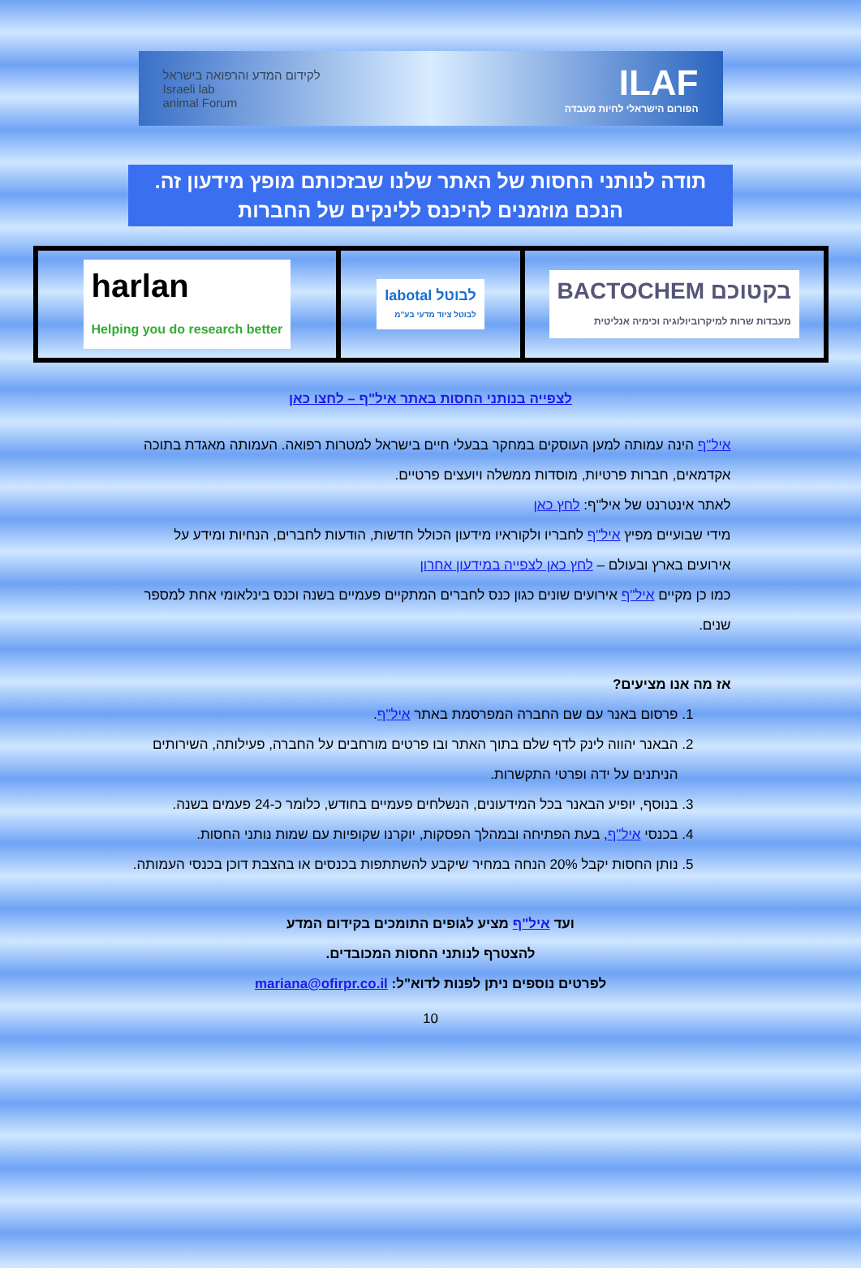ILAF
הפורום הישראלי לחיות מעבדה
לקידום המדע והרפואה בישראל
Israeli lab
animal Forum
תודה לנותני החסות של האתר שלנו שבזכותם מופץ מידעון זה.
הנכם מוזמנים להיכנס ללינקים של החברות
בקטוכם BACTOCHEM
מעבדות שרות למיקרוביולוגיה וכימיה אנליטית
לבוטל labotal
לבוטל ציוד מדעי בע"מ
harlan
Helping you do research better
לצפייה בנותני החסות באתר איל"ף – לחצו כאן
איל"ף הינה עמותה למען העוסקים במחקר בבעלי חיים בישראל למטרות רפואה. העמותה מאגדת בתוכה אקדמאים, חברות פרטיות, מוסדות ממשלה ויועצים פרטיים.
לאתר אינטרנט של איל"ף: לחץ כאן
מידי שבועיים מפיץ איל"ף לחבריו ולקוראיו מידעון הכולל חדשות, הודעות לחברים, הנחיות ומידע על אירועים בארץ ובעולם – לחץ כאן לצפייה במידעון אחרון
כמו כן מקיים איל"ף אירועים שונים כגון כנס לחברים המתקיים פעמיים בשנה וכנס בינלאומי אחת למספר שנים.
אז מה אנו מציעים?
1. פרסום באנר עם שם החברה המפרסמת באתר איל"ף.
2. הבאנר יהווה לינק לדף שלם בתוך האתר ובו פרטים מורחבים על החברה, פעילותה, השירותים הניתנים על ידה ופרטי התקשרות.
3. בנוסף, יופיע הבאנר בכל המידעונים, הנשלחים פעמיים בחודש, כלומר כ-24 פעמים בשנה.
4. בכנסי איל"ף, בעת הפתיחה ובמהלך הפסקות, יוקרנו שקופיות עם שמות נותני החסות.
5. נותן החסות יקבל 20% הנחה במחיר שיקבע להשתתפות בכנסים או בהצבת דוכן בכנסי העמותה.
ועד איל"ף מציע לגופים התומכים בקידום המדע
להצטרף לנותני החסות המכובדים.
לפרטים נוספים ניתן לפנות לדוא"ל: mariana@ofirpr.co.il
10